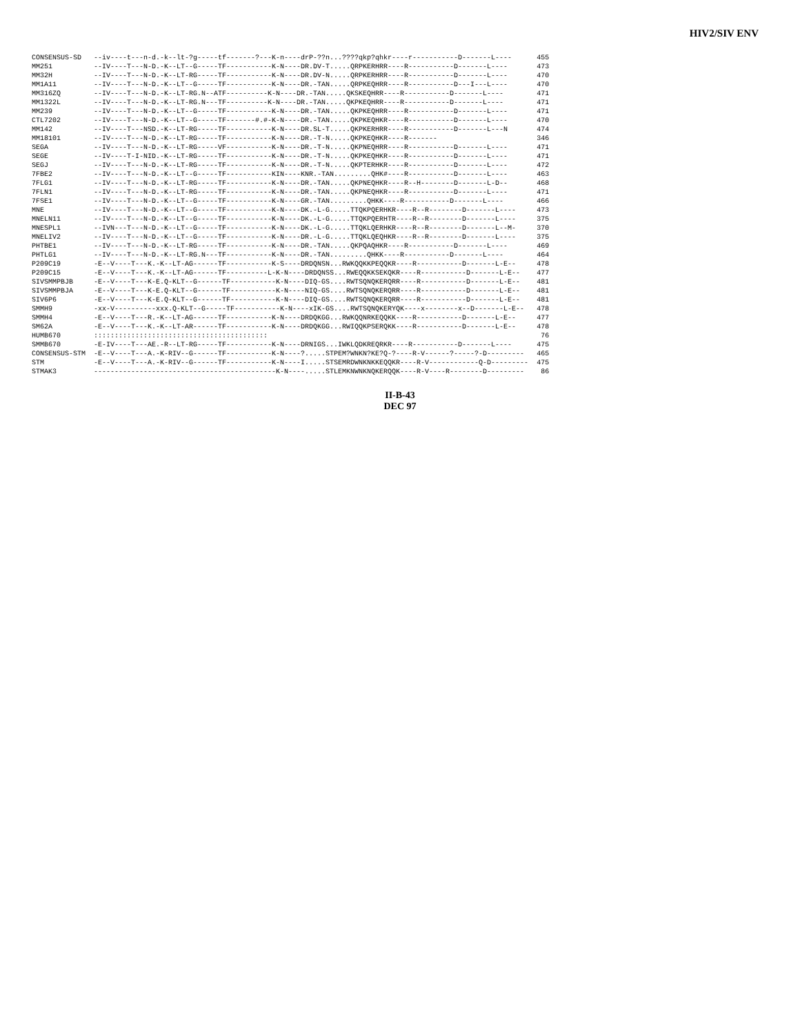HIV2/SIV ENV
| CONSENSUS-SD | --iv----t---n-d.-k--lt-?g-----tf-------?---K-n----drP-??n...????qkp?qhkr----r-----------D-------L---- | 455 |
| MM251 | --IV----T---N-D.-K--LT--G-----TF-----------K-N----DR.DV-T.....QRPKERHRR----R-----------D-------L---- | 473 |
| MM32H | --IV----T---N-D.-K--LT-RG-----TF-----------K-N----DR.DV-N.....QRPKERHRR----R-----------D-------L---- | 470 |
| MM1A11 | --IV----T---N-D.-K--LT--G-----TF-----------K-N----DR.-TAN.....QRPKEQHRR----R-----------D---I---L---- | 470 |
| MM316ZQ | --IV----T---N-D.-K--LT-RG.N--ATF----------K-N----DR.-TAN.....QKSKEQHRR----R-----------D-------L---- | 471 |
| MM1322L | --IV----T---N-D.-K--LT-RG.N---TF----------K-N----DR.-TAN.....QKPKEQHRR----R-----------D-------L---- | 471 |
| MM239 | --IV----T---N-D.-K--LT--G-----TF-----------K-N----DR.-TAN.....QKPKEQHRR----R-----------D-------L---- | 471 |
| CTL7202 | --IV----T---N-D.-K--LT--G-----TF-------#.#-K-N----DR.-TAN.....QKPKEQHKR----R-----------D-------L---- | 470 |
| MM142 | --IV----T---NSD.-K--LT-RG-----TF-----------K-N----DR.SL-T.....QKPKERHRR----R-----------D-------L---N | 474 |
| MM18101 | --IV----T---N-D.-K--LT-RG-----TF-----------K-N----DR.-T-N.....QKPKEQHKR----R------- | 346 |
| SEGA | --IV----T---N-D.-K--LT-RG-----VF-----------K-N----DR.-T-N.....QKPNEQHRR----R-----------D-------L---- | 471 |
| SEGE | --IV----T-I-NID.-K--LT-RG-----TF-----------K-N----DR.-T-N.....QKPKEQHKR----R-----------D-------L---- | 471 |
| SEGJ | --IV----T---N-D.-K--LT-RG-----TF-----------K-N----DR.-T-N.....QKPTERHKR----R-----------D-------L---- | 472 |
| 7FBE2 | --IV----T---N-D.-K--LT--G-----TF-----------KIN----KNR.-TAN.........QHK#----R-----------D-------L---- | 463 |
| 7FLG1 | --IV----T---N-D.-K--LT-RG-----TF-----------K-N----DR.-TAN.....QKPNEQHKR----R--H--------D-------L-D-- | 468 |
| 7FLN1 | --IV----T---N-D.-K--LT-RG-----TF-----------K-N----DR.-TAN.....QKPNEQHKR----R-----------D-------L---- | 471 |
| 7FSE1 | --IV----T---N-D.-K--LT--G-----TF-----------K-N----GR.-TAN.........QHKK----R-----------D-------L---- | 466 |
| MNE | --IV----T---N-D.-K--LT--G-----TF-----------K-N----DK.-L-G.....TTQKPQERHKR----R--R--------D-------L---- | 473 |
| MNELN11 | --IV----T---N-D.-K--LT--G-----TF-----------K-N----DK.-L-G.....TTQKPQERHTR----R--R--------D-------L---- | 375 |
| MNESPL1 | --IVN---T---N-D.-K--LT--G-----TF-----------K-N----DK.-L-G.....TTQKLQERHKR----R--R--------D-------L--M- | 370 |
| MNELIV2 | --IV----T---N-D.-K--LT--G-----TF-----------K-N----DR.-L-G.....TTQKLQEQHKR----R--R--------D-------L---- | 375 |
| PHTBE1 | --IV----T---N-D.-K--LT-RG-----TF-----------K-N----DR.-TAN.....QKPQAQHKR----R-----------D-------L---- | 469 |
| PHTLG1 | --IV----T---N-D.-K--LT-RG.N---TF-----------K-N----DR.-TAN.........QHKK----R-----------D-------L---- | 464 |
| P209C19 | -E--V----T---K.-K--LT-AG------TF-----------K-S----DRDQNSN...RWKQQKKPEQQKR----R-----------D-------L-E-- | 478 |
| P209C15 | -E--V----T---K.-K--LT-AG------TF----------L-K-N----DRDQNSS...RWEQQKKSEKQKR----R-----------D-------L-E-- | 477 |
| SIVSMMPBJB | -E--V----T---K-E.Q-KLT--G------TF-----------K-N----DIQ-GS....RWTSQNQKERQRR----R-----------D-------L-E-- | 481 |
| SIVSMMPBJA | -E--V----T---K-E.Q-KLT--G------TF-----------K-N----NIQ-GS....RWTSQNQKERQRR----R-----------D-------L-E-- | 481 |
| SIV6P6 | -E--V----T---K-E.Q-KLT--G------TF-----------K-N----DIQ-GS....RWTSQNQKERQRR----R-----------D-------L-E-- | 481 |
| SMMH9 | -xx-V----------xxx.Q-KLT--G-----TF-----------K-N----xIK-GS....RWTSQNQKERYQK----x--------x--D-------L-E-- | 478 |
| SMMH4 | -E--V----T---R.-K--LT-AG------TF-----------K-N----DRDQKGG...RWKQQNRKEQQKK----R-----------D-------L-E-- | 477 |
| SM62A | -E--V----T---K.-K--LT-AR------TF-----------K-N----DRDQKGG...RWIQQKPSERQKK----R-----------D-------L-E-- | 478 |
| HUMB670 | :::::::::::::::::::::::::::::::::::::::::: | 76 |
| SMMB670 | -E-IV----T---AE.-R--LT-RG-----TF-----------K-N----DRNIGS...IWKLQDKREQRKR----R-----------D-------L---- | 475 |
| CONSENSUS-STM | -E--V----T---A.-K-RIV--G------TF-----------K-N----?.....STPEM?WNKN?KE?Q-?----R-V------?-----?-D--------- | 465 |
| STM | -E--V----T---A.-K-RIV--G------TF-----------K-N----I.....STSEMRDWNKNKKEQQKR----R-V------------Q-D--------- | 475 |
| STMAK3 | --------------------------------------------K-N----.....STLEMKNWNKNQKERQQK----R-V----R--------D--------- | 86 |
II-B-43
DEC 97